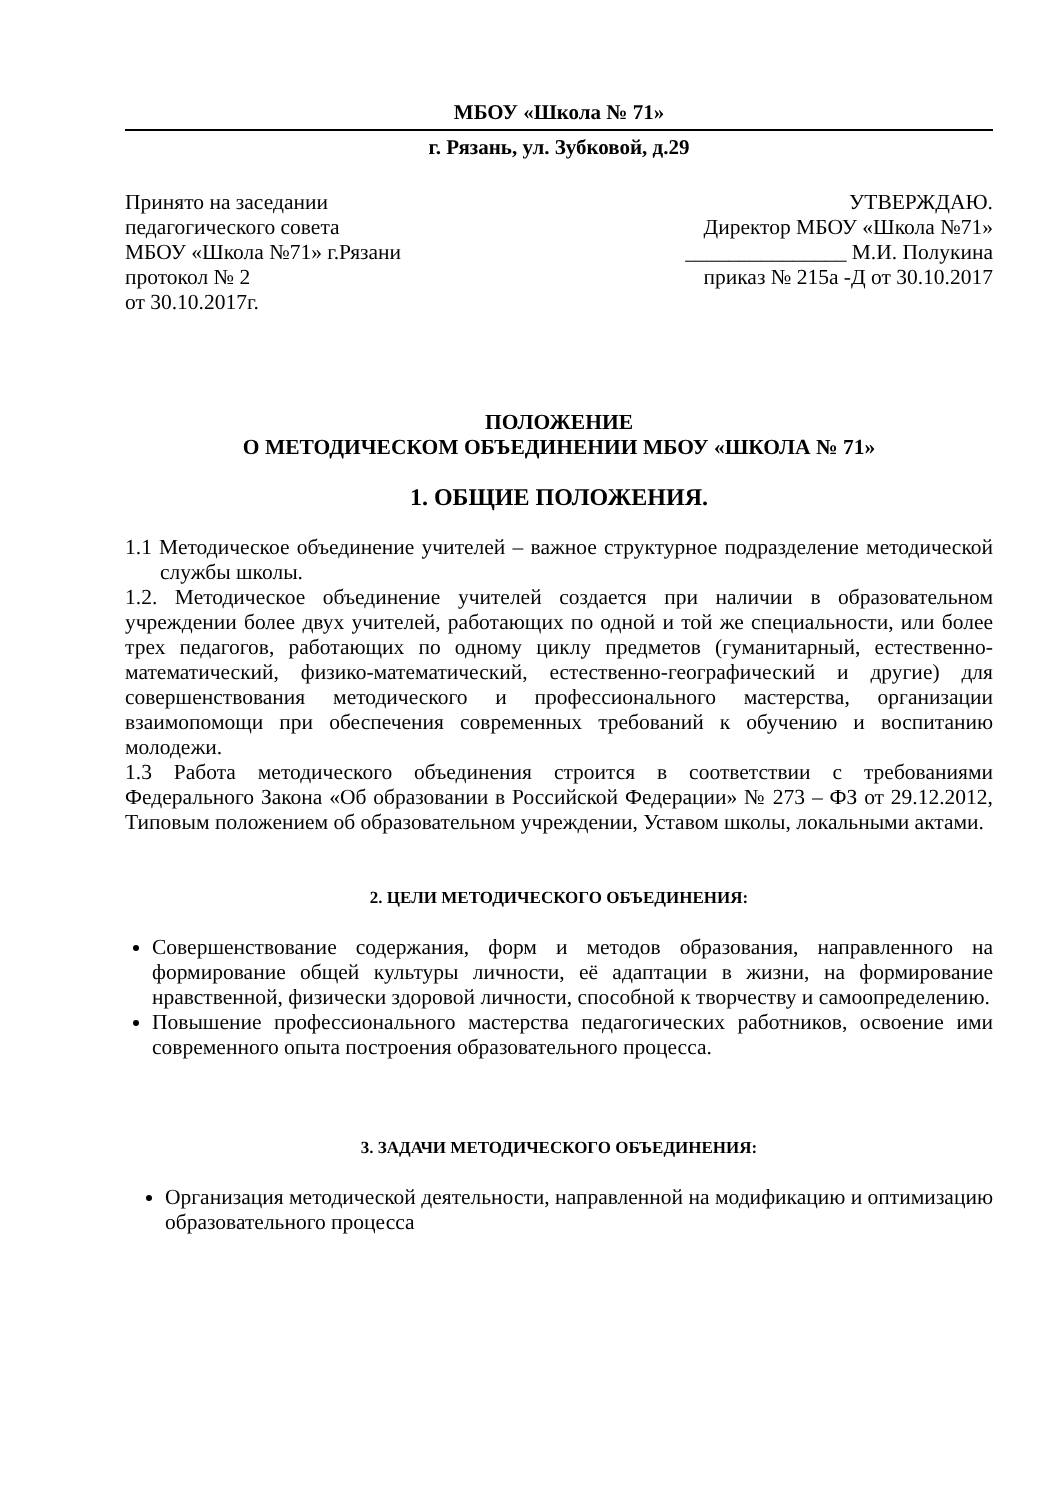МБОУ «Школа № 71»
г. Рязань, ул. Зубковой, д.29
Принято на заседании
педагогического совета
МБОУ «Школа №71» г.Рязани
протокол № 2
от 30.10.2017г.
УТВЕРЖДАЮ.
Директор МБОУ «Школа №71»
_______________ М.И. Полукина
приказ № 215а -Д от 30.10.2017
ПОЛОЖЕНИЕ
О МЕТОДИЧЕСКОМ ОБЪЕДИНЕНИИ МБОУ «ШКОЛА № 71»
1. ОБЩИЕ ПОЛОЖЕНИЯ.
1.1 Методическое объединение учителей – важное структурное подразделение методической службы школы.
1.2. Методическое объединение учителей создается при наличии в образовательном учреждении более двух учителей, работающих по одной и той же специальности, или более трех педагогов, работающих по одному циклу предметов (гуманитарный, естественно-математический, физико-математический, естественно-географический и другие) для совершенствования методического и профессионального мастерства, организации взаимопомощи при обеспечения современных требований к обучению и воспитанию молодежи.
1.3 Работа методического объединения строится в соответствии с требованиями Федерального Закона «Об образовании в Российской Федерации» № 273 – ФЗ от 29.12.2012, Типовым положением об образовательном учреждении, Уставом школы, локальными актами.
2. ЦЕЛИ МЕТОДИЧЕСКОГО ОБЪЕДИНЕНИЯ:
Совершенствование содержания, форм и методов образования, направленного на формирование общей культуры личности, её адаптации в жизни, на формирование нравственной, физически здоровой личности, способной к творчеству и самоопределению.
Повышение профессионального мастерства педагогических работников, освоение ими современного опыта построения образовательного процесса.
3. ЗАДАЧИ МЕТОДИЧЕСКОГО ОБЪЕДИНЕНИЯ:
Организация методической деятельности, направленной на модификацию и оптимизацию образовательного процесса